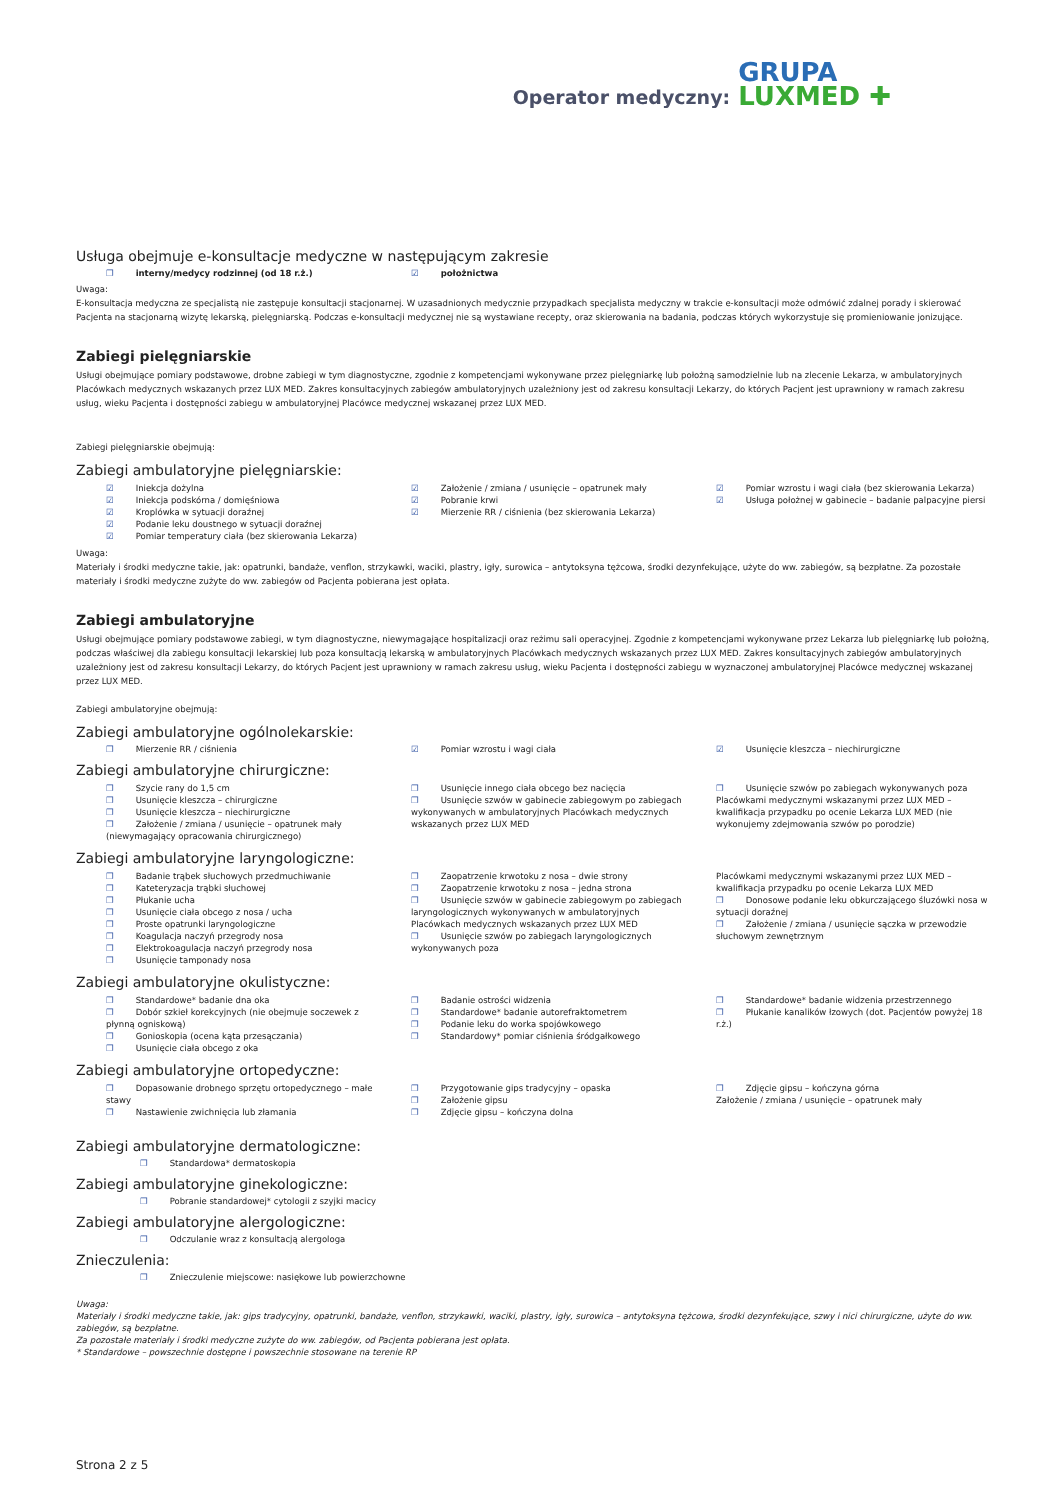Operator medyczny: GRUPA
LUXMED ✚
Usługa obejmuje e-konsultacje medyczne w następującym zakresie
❐ interny/medycy rodzinnej (od 18 r.ż.)
☑ położnictwa
Uwaga:
E-konsultacja medyczna ze specjalistą nie zastępuje konsultacji stacjonarnej. W uzasadnionych medycznie przypadkach specjalista medyczny w trakcie e-konsultacji może odmówić zdalnej porady i skierować Pacjenta na stacjonarną wizytę lekarską, pielęgniarską. Podczas e-konsultacji medycznej nie są wystawiane recepty, oraz skierowania na badania, podczas których wykorzystuje się promieniowanie jonizujące.
Zabiegi pielęgniarskie
Usługi obejmujące pomiary podstawowe, drobne zabiegi w tym diagnostyczne, zgodnie z kompetencjami wykonywane przez pielęgniarkę lub położną samodzielnie lub na zlecenie Lekarza, w ambulatoryjnych Placówkach medycznych wskazanych przez LUX MED. Zakres konsultacyjnych zabiegów ambulatoryjnych uzależniony jest od zakresu konsultacji Lekarzy, do których Pacjent jest uprawniony w ramach zakresu usług, wieku Pacjenta i dostępności zabiegu w ambulatoryjnej Placówce medycznej wskazanej przez LUX MED.
Zabiegi pielęgniarskie obejmują:
Zabiegi ambulatoryjne pielęgniarskie:
☑ Iniekcja dożylna
☑ Iniekcja podskórna / domięśniowa
☑ Kroplówka w sytuacji doraźnej
☑ Podanie leku doustnego w sytuacji doraźnej
☑ Pomiar temperatury ciała (bez skierowania Lekarza)
☑ Założenie / zmiana / usunięcie – opatrunek mały
☑ Pobranie krwi
☑ Mierzenie RR / ciśnienia (bez skierowania Lekarza)
☑ Pomiar wzrostu i wagi ciała (bez skierowania Lekarza)
☑ Usługa położnej w gabinecie – badanie palpacyjne piersi
Uwaga:
Materiały i środki medyczne takie, jak: opatrunki, bandaże, venflon, strzykawki, waciki, plastry, igły, surowica – antytoksyna tężcowa, środki dezynfekujące, użyte do ww. zabiegów, są bezpłatne. Za pozostałe materiały i środki medyczne zużyte do ww. zabiegów od Pacjenta pobierana jest opłata.
Zabiegi ambulatoryjne
Usługi obejmujące pomiary podstawowe zabiegi, w tym diagnostyczne, niewymagające hospitalizacji oraz reżimu sali operacyjnej. Zgodnie z kompetencjami wykonywane przez Lekarza lub pielęgniarkę lub położną, podczas właściwej dla zabiegu konsultacji lekarskiej lub poza konsultacją lekarską w ambulatoryjnych Placówkach medycznych wskazanych przez LUX MED. Zakres konsultacyjnych zabiegów ambulatoryjnych uzależniony jest od zakresu konsultacji Lekarzy, do których Pacjent jest uprawniony w ramach zakresu usług, wieku Pacjenta i dostępności zabiegu w wyznaczonej ambulatoryjnej Placówce medycznej wskazanej przez LUX MED.
Zabiegi ambulatoryjne obejmują:
Zabiegi ambulatoryjne ogólnolekarskie:
❐ Mierzenie RR / ciśnienia ☑ Pomiar wzrostu i wagi ciała ☑ Usunięcie kleszcza – niechirurgiczne
Zabiegi ambulatoryjne chirurgiczne:
❐ Szycie rany do 1,5 cm
❐ Usunięcie kleszcza – chirurgiczne
❐ Usunięcie kleszcza – niechirurgiczne
❐ Założenie / zmiana / usunięcie – opatrunek mały (niewymagający opracowania chirurgicznego)
❐ Usunięcie innego ciała obcego bez nacięcia
❐ Usunięcie szwów w gabinecie zabiegowym po zabiegach wykonywanych w ambulatoryjnych Placówkach medycznych wskazanych przez LUX MED
❐ Usunięcie szwów po zabiegach wykonywanych poza Placówkami medycznymi wskazanymi przez LUX MED – kwalifikacja przypadku po ocenie Lekarza LUX MED (nie wykonujemy zdejmowania szwów po porodzie)
Zabiegi ambulatoryjne laryngologiczne:
❐ Badanie trąbek słuchowych przedmuchiwanie
❐ Kateteryzacja trąbki słuchowej
❐ Płukanie ucha
❐ Usunięcie ciała obcego z nosa / ucha
❐ Proste opatrunki laryngologiczne
❐ Koagulacja naczyń przegrody nosa
❐ Elektrokoagulacja naczyń przegrody nosa
❐ Usunięcie tamponady nosa
❐ Zaopatrzenie krwotoku z nosa – dwie strony
❐ Zaopatrzenie krwotoku z nosa – jedna strona
❐ Usunięcie szwów w gabinecie zabiegowym po zabiegach laryngologicznych wykonywanych w ambulatoryjnych Placówkach medycznych wskazanych przez LUX MED
❐ Usunięcie szwów po zabiegach laryngologicznych wykonywanych poza
Placówkami medycznymi wskazanymi przez LUX MED – kwalifikacja przypadku po ocenie Lekarza LUX MED
❐ Donosowe podanie leku obkurczającego śluzówki nosa w sytuacji doraźnej
❐ Założenie / zmiana / usunięcie sączka w przewodzie słuchowym zewnętrznym
Zabiegi ambulatoryjne okulistyczne:
❐ Standardowe* badanie dna oka
❐ Dobór szkieł korekcyjnych (nie obejmuje soczewek z płynną ogniskową)
❐ Gonioskopia (ocena kąta przesączania)
❐ Usunięcie ciała obcego z oka
❐ Badanie ostrości widzenia
❐ Standardowe* badanie autorefraktometrem
❐ Podanie leku do worka spojówkowego
❐ Standardowy* pomiar ciśnienia śródgałkowego
❐ Standardowe* badanie widzenia przestrzennego
❐ Płukanie kanalików łzowych (dot. Pacjentów powyżej 18 r.ż.)
Zabiegi ambulatoryjne ortopedyczne:
❐ Dopasowanie drobnego sprzętu ortopedycznego – małe stawy
❐ Nastawienie zwichnięcia lub złamania
❐ Przygotowanie gips tradycyjny – opaska
❐ Założenie gipsu
❐ Zdjęcie gipsu – kończyna dolna
❐ Zdjęcie gipsu – kończyna górna
Założenie / zmiana / usunięcie – opatrunek mały
Zabiegi ambulatoryjne dermatologiczne:
❐ Standardowa* dermatoskopia
Zabiegi ambulatoryjne ginekologiczne:
❐ Pobranie standardowej* cytologii z szyjki macicy
Zabiegi ambulatoryjne alergologiczne:
❐ Odczulanie wraz z konsultacją alergologa
Znieczulenia:
❐ Znieczulenie miejscowe: nasiękowe lub powierzchowne
Uwaga:
Materiały i środki medyczne takie, jak: gips tradycyjny, opatrunki, bandaże, venflon, strzykawki, waciki, plastry, igły, surowica – antytoksyna tężcowa, środki dezynfekujące, szwy i nici chirurgiczne, użyte do ww. zabiegów, są bezpłatne.
Za pozostałe materiały i środki medyczne zużyte do ww. zabiegów, od Pacjenta pobierana jest opłata.
* Standardowe – powszechnie dostępne i powszechnie stosowane na terenie RP
Strona 2 z 5